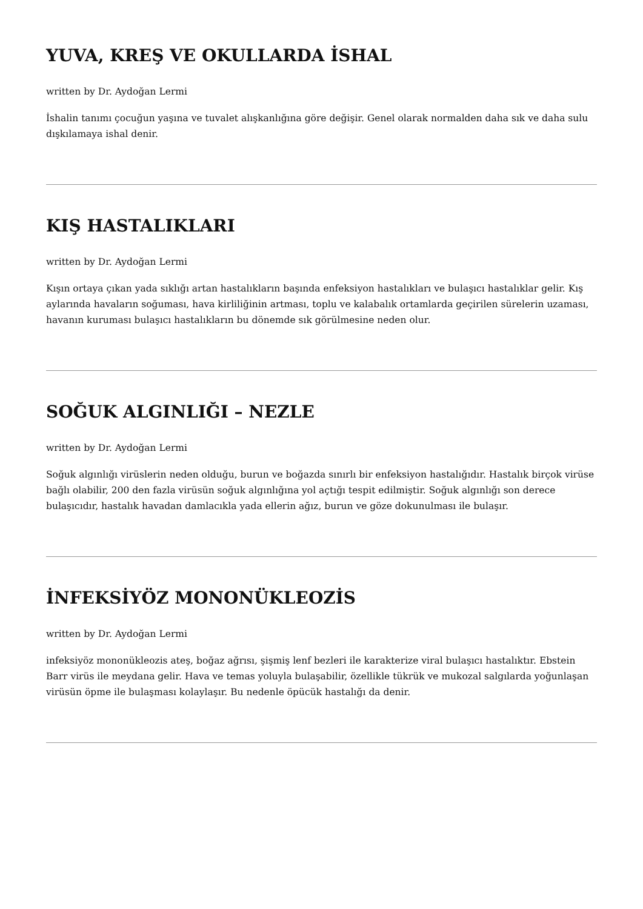YUVA, KREŞ VE OKULLARDA İSHAL
written by Dr. Aydoğan Lermi
İshalin tanımı çocuğun yaşına ve tuvalet alışkanlığına göre değişir. Genel olarak normalden daha sık ve daha sulu dışkılamaya ishal denir.
KIŞ HASTALIKLARI
written by Dr. Aydoğan Lermi
Kışın ortaya çıkan yada sıklığı artan hastalıkların başında enfeksiyon hastalıkları ve bulaşıcı hastalıklar gelir. Kış aylarında havaların soğuması, hava kirliliğinin artması, toplu ve kalabalık ortamlarda geçirilen sürelerin uzaması, havanın kuruması bulaşıcı hastalıkların bu dönemde sık görülmesine neden olur.
SOĞUK ALGINLIĞI – NEZLE
written by Dr. Aydoğan Lermi
Soğuk algınlığı virüslerin neden olduğu, burun ve boğazda sınırlı bir enfeksiyon hastalığıdır. Hastalık birçok virüse bağlı olabilir, 200 den fazla virüsün soğuk algınlığına yol açtığı tespit edilmiştir. Soğuk algınlığı son derece bulaşıcıdır, hastalık havadan damlacıkla yada ellerin ağız, burun ve göze dokunulması ile bulaşır.
İNFEKSİYÖZ MONONÜKLEOZİS
written by Dr. Aydoğan Lermi
infeksiyöz mononükleozis ateş, boğaz ağrısı, şişmiş lenf bezleri ile karakterize viral bulaşıcı hastalıktır. Ebstein Barr virüs ile meydana gelir. Hava ve temas yoluyla bulaşabilir, özellikle tükrük ve mukozal salgılarda yoğunlaşan virüsün öpme ile bulaşması kolaylaşır. Bu nedenle öpücük hastalığı da denir.